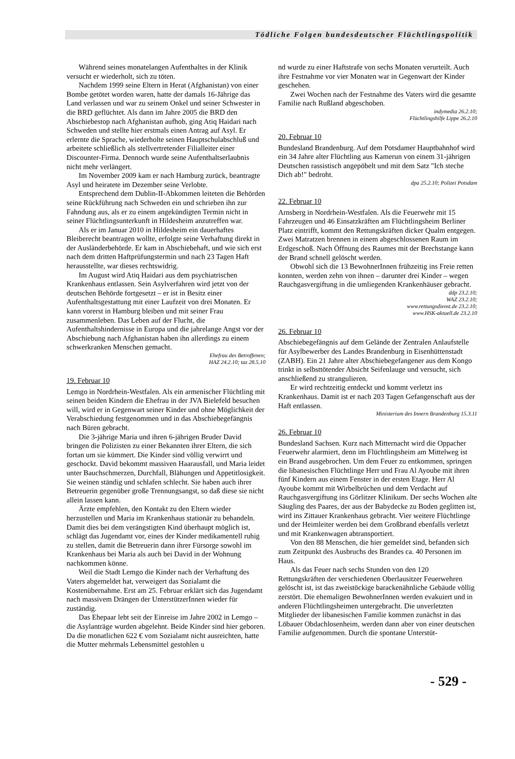Tödliche Folgen bundesdeutscher Flüchtlingspolitik
Während seines monatelangen Aufenthaltes in der Klinik versucht er wiederholt, sich zu töten.
Nachdem 1999 seine Eltern in Herat (Afghanistan) von einer Bombe getötet worden waren, hatte der damals 16-Jährige das Land verlassen und war zu seinem Onkel und seiner Schwester in die BRD geflüchtet. Als dann im Jahre 2005 die BRD den Abschiebestop nach Afghanistan aufhob, ging Atiq Haidari nach Schweden und stellte hier erstmals einen Antrag auf Asyl. Er erlernte die Sprache, wiederholte seinen Hauptschulabschluß und arbeitete schließlich als stellvertretender Filialleiter einer Discounter-Firma. Dennoch wurde seine Aufenthaltserlaubnis nicht mehr verlängert.
Im November 2009 kam er nach Hamburg zurück, beantragte Asyl und heiratete im Dezember seine Verlobte.
Entsprechend dem Dublin-II-Abkommen leiteten die Behörden seine Rückführung nach Schweden ein und schrieben ihn zur Fahndung aus, als er zu einem angekündigten Termin nicht in seiner Flüchtlingsunterkunft in Hildesheim anzutreffen war.
Als er im Januar 2010 in Hildesheim ein dauerhaftes Bleiberecht beantragen wollte, erfolgte seine Verhaftung direkt in der Ausländerbehörde. Er kam in Abschiebehaft, und wie sich erst nach dem dritten Haftprüfungstermin und nach 23 Tagen Haft herausstellte, war dieses rechtswidrig.
Im August wird Atiq Haidari aus dem psychiatrischen Krankenhaus entlassen. Sein Asylverfahren wird jetzt von der deutschen Behörde fortgesetzt – er ist in Besitz einer Aufenthaltsgestattung mit einer Laufzeit von drei Monaten. Er kann vorerst in Hamburg bleiben und mit seiner Frau zusammenleben. Das Leben auf der Flucht, die Aufenthaltshindernisse in Europa und die jahrelange Angst vor der Abschiebung nach Afghanistan haben ihn allerdings zu einem schwerkranken Menschen gemacht.
Ehefrau des Betroffenen;
HAZ 24.2.10; taz 28.5.10
19. Februar 10
Lemgo in Nordrhein-Westfalen. Als ein armenischer Flüchtling mit seinen beiden Kindern die Ehefrau in der JVA Bielefeld besuchen will, wird er in Gegenwart seiner Kinder und ohne Möglichkeit der Verabschiedung festgenommen und in das Abschiebegefängnis nach Büren gebracht.
Die 3-jährige Maria und ihren 6-jährigen Bruder David bringen die Polizisten zu einer Bekannten ihrer Eltern, die sich fortan um sie kümmert. Die Kinder sind völlig verwirrt und geschockt. David bekommt massiven Haarausfall, und Maria leidet unter Bauchschmerzen, Durchfall, Blähungen und Appetitlosigkeit. Sie weinen ständig und schlafen schlecht. Sie haben auch ihrer Betreuerin gegenüber große Trennungsangst, so daß diese sie nicht allein lassen kann.
Ärzte empfehlen, den Kontakt zu den Eltern wieder herzustellen und Maria im Krankenhaus stationär zu behandeln. Damit dies bei dem verängstigten Kind überhaupt möglich ist, schlägt das Jugendamt vor, eines der Kinder medikamentell ruhig zu stellen, damit die Betreuerin dann ihrer Fürsorge sowohl im Krankenhaus bei Maria als auch bei David in der Wohnung nachkommen könne.
Weil die Stadt Lemgo die Kinder nach der Verhaftung des Vaters abgemeldet hat, verweigert das Sozialamt die Kostenübernahme. Erst am 25. Februar erklärt sich das Jugendamt nach massivem Drängen der UnterstützerInnen wieder für zuständig.
Das Ehepaar lebt seit der Einreise im Jahre 2002 in Lemgo – die Asylanträge wurden abgelehnt. Beide Kinder sind hier geboren. Da die monatlichen 622 € vom Sozialamt nicht ausreichten, hatte die Mutter mehrmals Lebensmittel gestohlen u
nd wurde zu einer Haftstrafe von sechs Monaten verurteilt. Auch ihre Festnahme vor vier Monaten war in Gegenwart der Kinder geschehen.
Zwei Wochen nach der Festnahme des Vaters wird die gesamte Familie nach Rußland abgeschoben.
indymedia 26.2.10;
Flüchtlingshilfe Lippe 26.2.10
20. Februar 10
Bundesland Brandenburg. Auf dem Potsdamer Hauptbahnhof wird ein 34 Jahre alter Flüchtling aus Kamerun von einem 31-jährigen Deutschen rassistisch angepöbelt und mit dem Satz "Ich steche Dich ab!" bedroht.
dpa 25.2.10; Polizei Potsdam
22. Februar 10
Arnsberg in Nordrhein-Westfalen. Als die Feuerwehr mit 15 Fahrzeugen und 46 Einsatzkräften am Flüchtlingsheim Berliner Platz eintrifft, kommt den Rettungskräften dicker Qualm entgegen. Zwei Matratzen brennen in einem abgeschlossenen Raum im Erdgeschoß. Nach Öffnung des Raumes mit der Brechstange kann der Brand schnell gelöscht werden.
Obwohl sich die 13 BewohnerInnen frühzeitig ins Freie retten konnten, werden zehn von ihnen – darunter drei Kinder – wegen Rauchgasvergiftung in die umliegenden Krankenhäuser gebracht.
ddp 23.2.10;
WAZ 23.2.10;
www.rettungsdienst.de 23.2.10;
www.HSK-aktuell.de 23.2.10
26. Februar 10
Abschiebegefängnis auf dem Gelände der Zentralen Anlaufstelle für Asylbewerber des Landes Brandenburg in Eisenhüttenstadt (ZABH). Ein 21 Jahre alter Abschiebegefangener aus dem Kongo trinkt in selbsttötender Absicht Seifenlauge und versucht, sich anschließend zu strangulieren.
Er wird rechtzeitig entdeckt und kommt verletzt ins Krankenhaus. Damit ist er nach 203 Tagen Gefangenschaft aus der Haft entlassen.
Ministerium des Innern Brandenburg 15.3.11
26. Februar 10
Bundesland Sachsen. Kurz nach Mitternacht wird die Oppacher Feuerwehr alarmiert, denn im Flüchtlingsheim am Mittelweg ist ein Brand ausgebrochen. Um dem Feuer zu entkommen, springen die libanesischen Flüchtlinge Herr und Frau Al Ayoube mit ihren fünf Kindern aus einem Fenster in der ersten Etage. Herr Al Ayoube kommt mit Wirbelbrüchen und dem Verdacht auf Rauchgasvergiftung ins Görlitzer Klinikum. Der sechs Wochen alte Säugling des Paares, der aus der Babydecke zu Boden geglitten ist, wird ins Zittauer Krankenhaus gebracht. Vier weitere Flüchtlinge und der Heimleiter werden bei dem Großbrand ebenfalls verletzt und mit Krankenwagen abtransportiert.
Von den 88 Menschen, die hier gemeldet sind, befanden sich zum Zeitpunkt des Ausbruchs des Brandes ca. 40 Personen im Haus.
Als das Feuer nach sechs Stunden von den 120 Rettungskräften der verschiedenen Oberlausitzer Feuerwehren gelöscht ist, ist das zweistöckige barackenähnliche Gebäude völlig zerstört. Die ehemaligen BewohnerInnen werden evakuiert und in anderen Flüchtlingsheimen untergebracht. Die unverletzten Mitglieder der libanesischen Familie kommen zunächst in das Löbauer Obdachlosenheim, werden dann aber von einer deutschen Familie aufgenommen. Durch die spontane Unterstüt-
- 529 -